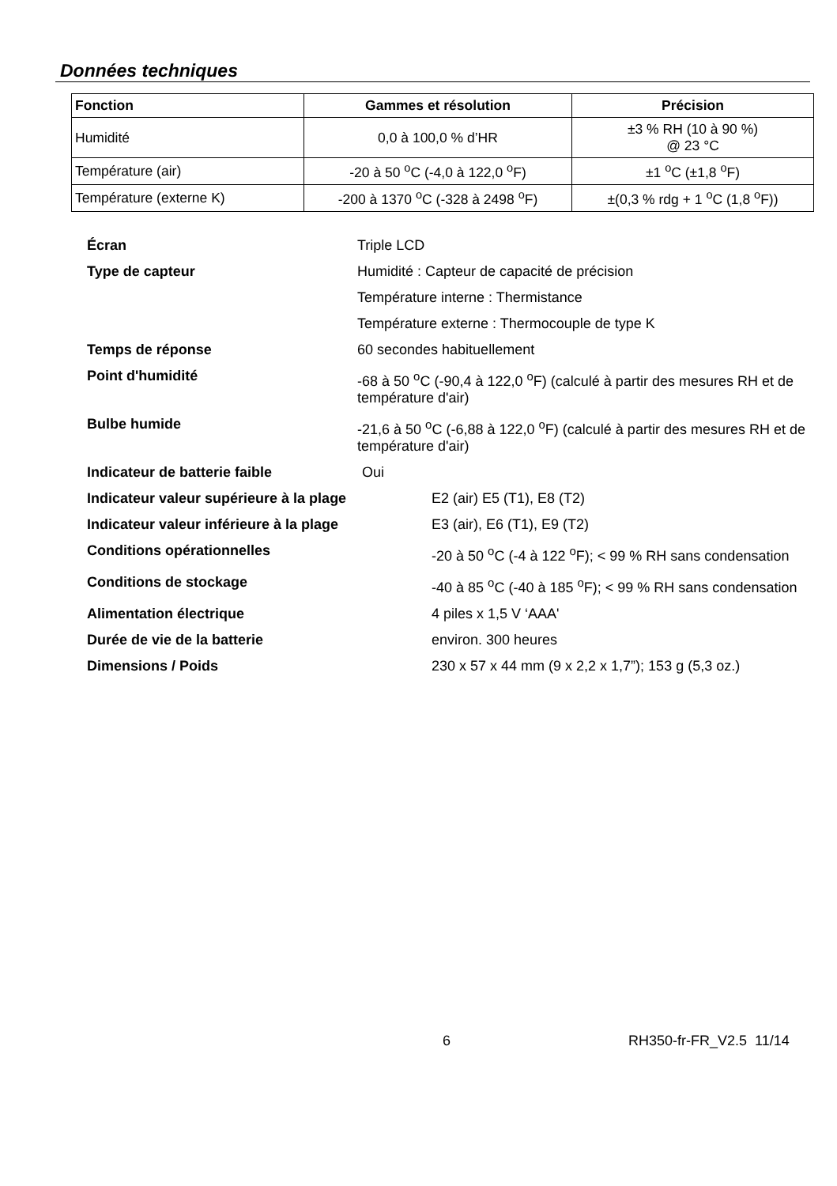Données techniques
| Fonction | Gammes et résolution | Précision |
| --- | --- | --- |
| Humidité | 0,0 à 100,0 % d’HR | ±3 % RH (10 à 90 %) @ 23 °C |
| Température (air) | -20 à 50 <sup>o</sup>C (-4,0 à 122,0 <sup>o</sup>F) | ±1 <sup>o</sup>C (±1,8 <sup>o</sup>F) |
| Température (externe K) | -200 à 1370 <sup>o</sup>C (-328 à 2498 <sup>o</sup>F) | ±(0,3 % rdg + 1 <sup>o</sup>C (1,8 <sup>o</sup>F)) |
Écran Triple LCD
Type de capteur Humidité : Capteur de capacité de précision
Température interne : Thermistance
Température externe : Thermocouple de type K
Temps de réponse 60 secondes habituellement
Point d'humidité -68 à 50 <sup>o</sup>C (-90,4 à 122,0 <sup>o</sup>F) (calculé à partir des mesures RH et de température d'air)
Bulbe humide -21,6 à 50 <sup>o</sup>C (-6,88 à 122,0 <sup>o</sup>F) (calculé à partir des mesures RH et de température d'air)
Indicateur de batterie faible Oui
Indicateur valeur supérieure à la plage E2 (air) E5 (T1), E8 (T2)
Indicateur valeur inférieure à la plage E3 (air), E6 (T1), E9 (T2)
Conditions opérationnelles -20 à 50 <sup>o</sup>C (-4 à 122 <sup>o</sup>F); < 99 % RH sans condensation
Conditions de stockage -40 à 85 <sup>o</sup>C (-40 à 185 <sup>o</sup>F); < 99 % RH sans condensation
Alimentation électrique 4 piles x 1,5 V ‘AAA'
Durée de vie de la batterie environ. 300 heures
Dimensions / Poids 230 x 57 x 44 mm (9 x 2,2 x 1,7”); 153 g (5,3 oz.)
6 RH350-fr-FR_V2.5 11/14